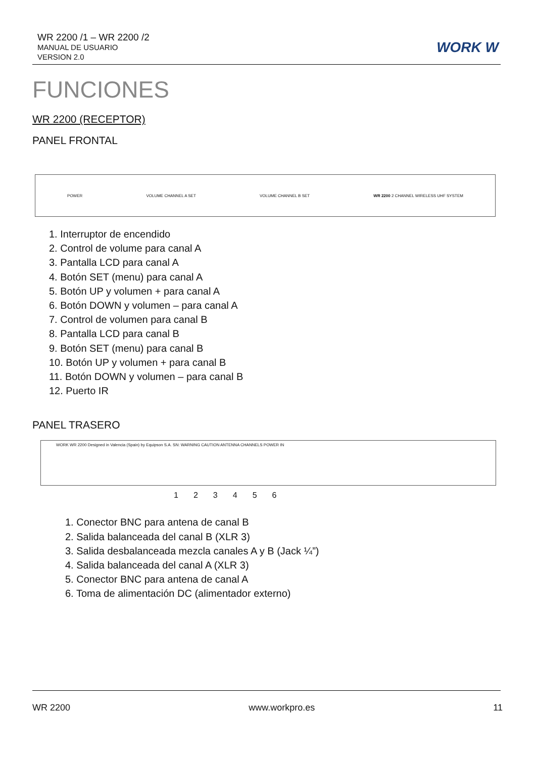WR 2200 /1 – WR 2200 /2
MANUAL DE USUARIO
VERSION 2.0
WORK W
FUNCIONES
WR 2200 (RECEPTOR)
PANEL FRONTAL
POWER VOLUME CHANNEL A SET VOLUME CHANNEL B SET WR 2200 2 CHANNEL WIRELESS UHF SYSTEM
1. Interruptor de encendido
2. Control de volume para canal A
3. Pantalla LCD para canal A
4. Botón SET (menu) para canal A
5. Botón UP y volumen + para canal A
6. Botón DOWN y volumen – para canal A
7. Control de volumen para canal B
8. Pantalla LCD para canal B
9. Botón SET (menu) para canal B
10. Botón UP y volumen + para canal B
11. Botón DOWN y volumen – para canal B
12. Puerto IR
PANEL TRASERO
WORK WR 2200 Designed in Valencia (Spain) by Equipson S.A. SN: WARNING CAUTION ANTENNA CHANNELS POWER IN
123456
1. Conector BNC para antena de canal B
2. Salida balanceada del canal B (XLR 3)
3. Salida desbalanceada mezcla canales A y B (Jack ¼”)
4. Salida balanceada del canal A (XLR 3)
5. Conector BNC para antena de canal A
6. Toma de alimentación DC (alimentador externo)
WR 2200 www.workpro.es 11